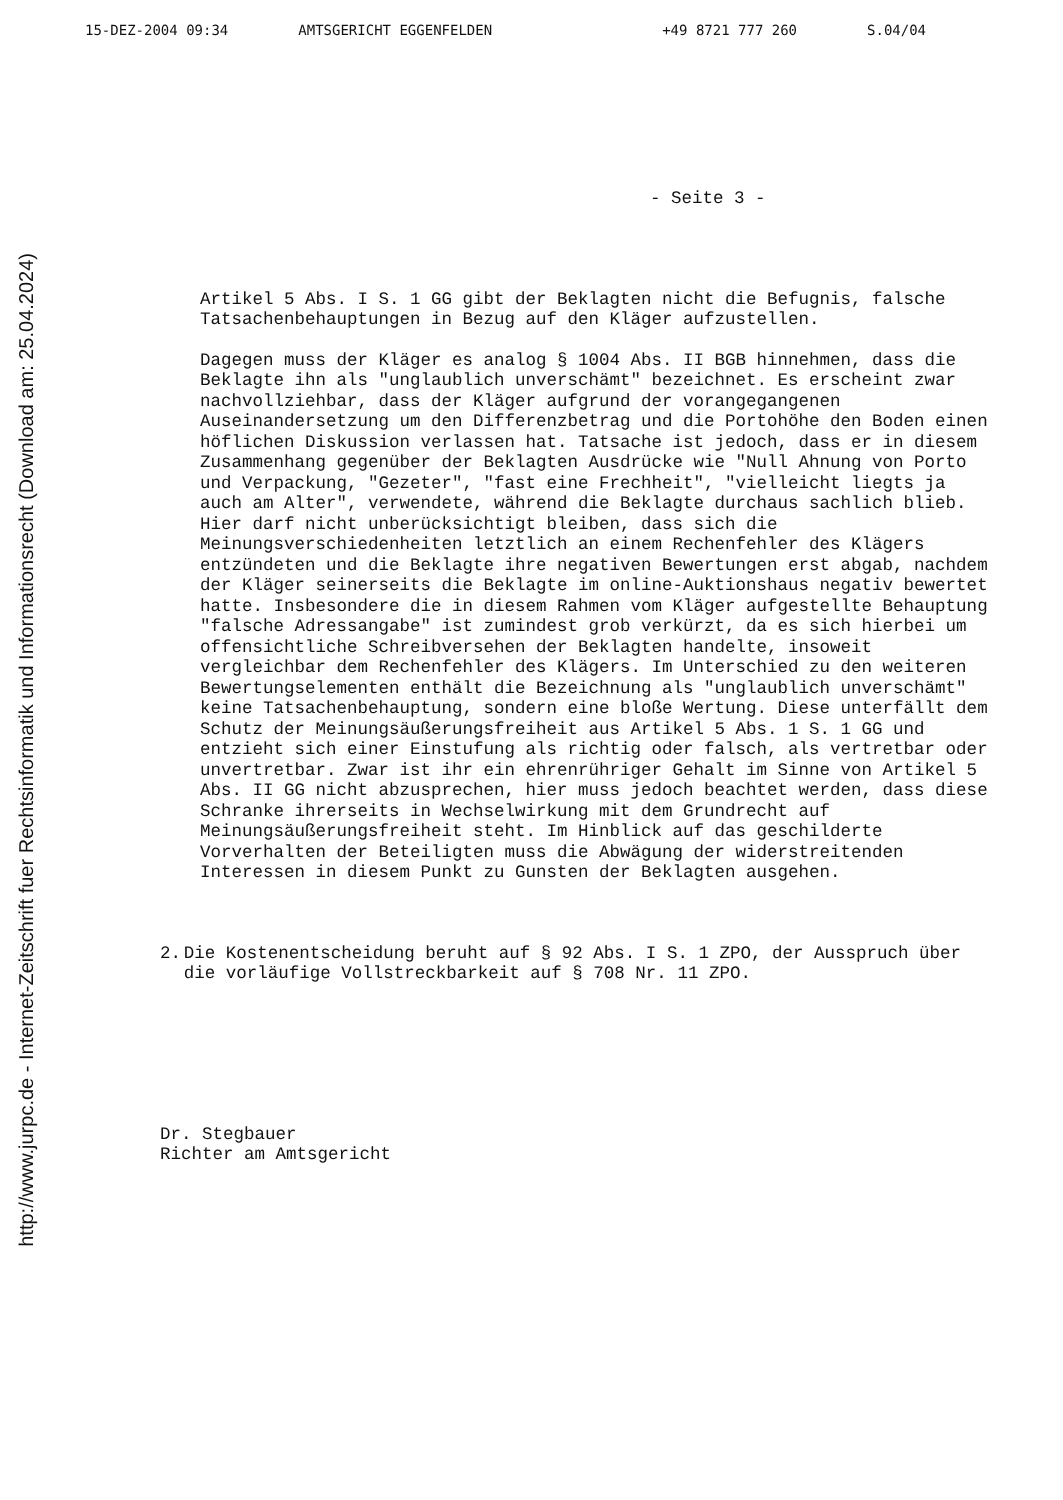15-DEZ-2004 09:34 AMTSGERICHT EGGENFELDEN +49 8721 777 260 S.04/04
http://www.jurpc.de - Internet-Zeitschrift fuer Rechtsinformatik und Informationsrecht (Download am: 25.04.2024)
- Seite 3 -
Artikel 5 Abs. I S. 1 GG gibt der Beklagten nicht die Befugnis, falsche Tatsachenbehauptungen in Bezug auf den Kläger aufzustellen.
Dagegen muss der Kläger es analog § 1004 Abs. II BGB hinnehmen, dass die Beklagte ihn als "unglaublich unverschämt" bezeichnet. Es erscheint zwar nachvollziehbar, dass der Kläger aufgrund der vorangegangenen Auseinandersetzung um den Differenzbetrag und die Portohöhe den Boden einen höflichen Diskussion verlassen hat. Tatsache ist jedoch, dass er in diesem Zusammenhang gegenüber der Beklagten Ausdrücke wie "Null Ahnung von Porto und Verpackung, "Gezeter", "fast eine Frechheit", "vielleicht liegts ja auch am Alter", verwendete, während die Beklagte durchaus sachlich blieb. Hier darf nicht unberücksichtigt bleiben, dass sich die Meinungsverschiedenheiten letztlich an einem Rechenfehler des Klägers entzündeten und die Beklagte ihre negativen Bewertungen erst abgab, nachdem der Kläger seinerseits die Beklagte im online-Auktionshaus negativ bewertet hatte. Insbesondere die in diesem Rahmen vom Kläger aufgestellte Behauptung "falsche Adressangabe" ist zumindest grob verkürzt, da es sich hierbei um offensichtliche Schreibversehen der Beklagten handelte, insoweit vergleichbar dem Rechenfehler des Klägers. Im Unterschied zu den weiteren Bewertungselementen enthält die Bezeichnung als "unglaublich unverschämt" keine Tatsachenbehauptung, sondern eine bloße Wertung. Diese unterfällt dem Schutz der Meinungsäußerungsfreiheit aus Artikel 5 Abs. 1 S. 1 GG und entzieht sich einer Einstufung als richtig oder falsch, als vertretbar oder unvertretbar. Zwar ist ihr ein ehrenrühriger Gehalt im Sinne von Artikel 5 Abs. II GG nicht abzusprechen, hier muss jedoch beachtet werden, dass diese Schranke ihrerseits in Wechselwirkung mit dem Grundrecht auf Meinungsäußerungsfreiheit steht. Im Hinblick auf das geschilderte Vorverhalten der Beteiligten muss die Abwägung der widerstreitenden Interessen in diesem Punkt zu Gunsten der Beklagten ausgehen.
2. Die Kostenentscheidung beruht auf § 92 Abs. I S. 1 ZPO, der Ausspruch über die vorläufige Vollstreckbarkeit auf § 708 Nr. 11 ZPO.
Dr. Stegbauer
Richter am Amtsgericht